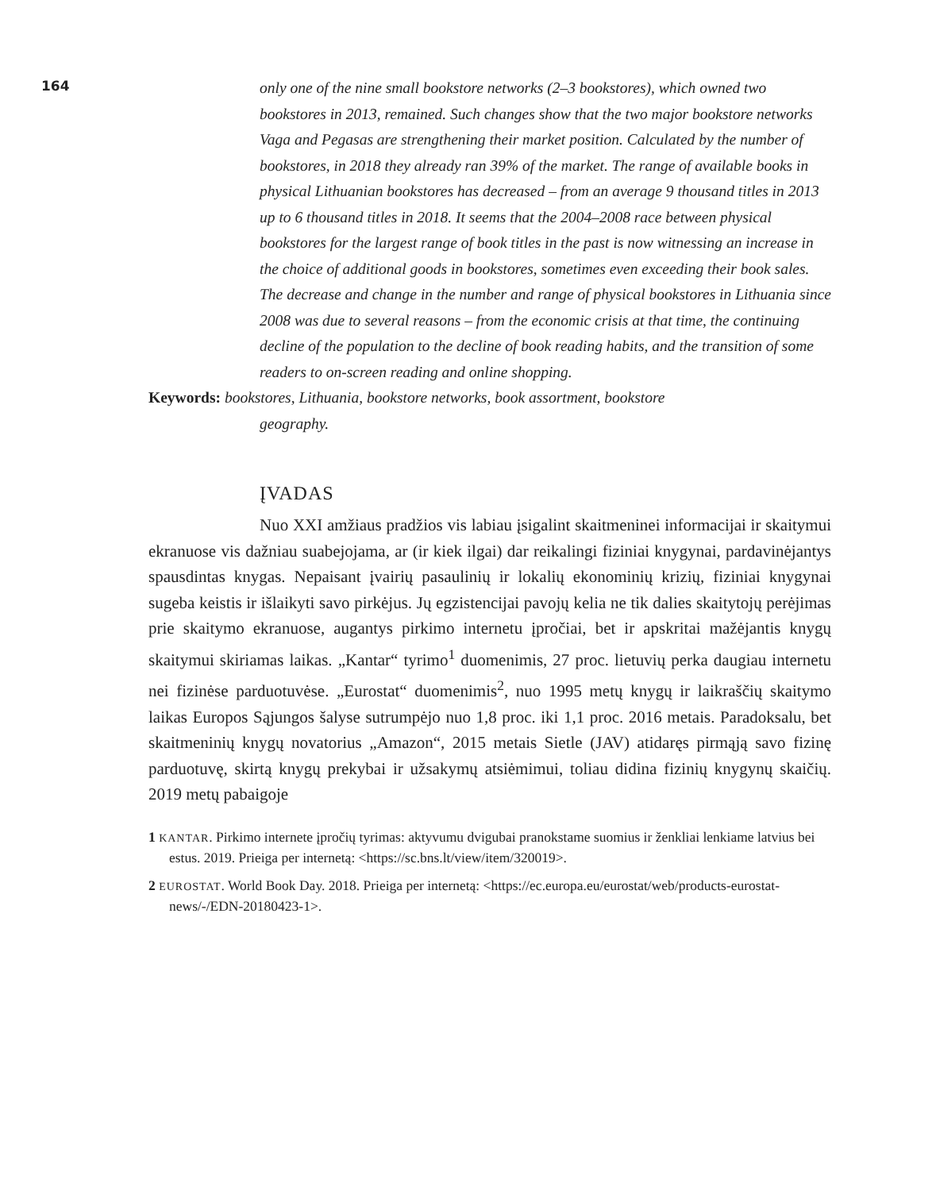164
only one of the nine small bookstore networks (2–3 bookstores), which owned two bookstores in 2013, remained. Such changes show that the two major bookstore networks Vaga and Pegasas are strengthening their market position. Calculated by the number of bookstores, in 2018 they already ran 39% of the market. The range of available books in physical Lithuanian bookstores has decreased – from an average 9 thousand titles in 2013 up to 6 thousand titles in 2018. It seems that the 2004–2008 race between physical bookstores for the largest range of book titles in the past is now witnessing an increase in the choice of additional goods in bookstores, sometimes even exceeding their book sales. The decrease and change in the number and range of physical bookstores in Lithuania since 2008 was due to several reasons – from the economic crisis at that time, the continuing decline of the population to the decline of book reading habits, and the transition of some readers to on-screen reading and online shopping.
Keywords: bookstores, Lithuania, bookstore networks, book assortment, bookstore
geography.
ĮVADAS
Nuo XXI amžiaus pradžios vis labiau įsigalint skaitmeninei informacijai ir skaitymui ekranuose vis dažniau suabejojama, ar (ir kiek ilgai) dar reikalingi fiziniai knygynai, pardavinėjantys spausdintas knygas. Nepaisant įvairių pasaulinių ir lokalių ekonominių krizių, fiziniai knygynai sugeba keistis ir išlaikyti savo pirkėjus. Jų egzistencijai pavojų kelia ne tik dalies skaitytojų perėjimas prie skaitymo ekranuose, augantys pirkimo internetu įpročiai, bet ir apskritai mažėjantis knygų skaitymui skiriamas laikas. „Kantar“ tyrimo<sup>1</sup> duomenimis, 27 proc. lietuvių perka daugiau internetu nei fizinėse parduotuvėse. „Eurostat“ duomenimis<sup>2</sup>, nuo 1995 metų knygų ir laikraščių skaitymo laikas Europos Sąjungos šalyse sutrumpėjo nuo 1,8 proc. iki 1,1 proc. 2016 metais. Paradoksalu, bet skaitmeninių knygų novatorius „Amazon“, 2015 metais Sietle (JAV) atidaręs pirmąją savo fizinę parduotuvę, skirtą knygų prekybai ir užsakymų atsiėmimui, toliau didina fizinių knygynų skaičių. 2019 metų pabaigoje
1 KANTAR. Pirkimo internete įpročių tyrimas: aktyvumu dvigubai pranokstame suomius ir ženkliai lenkiame latvius bei estus. 2019. Prieiga per internetą: <https://sc.bns.lt/view/item/320019>.
2 EUROSTAT. World Book Day. 2018. Prieiga per internetą: <https://ec.europa.eu/eurostat/web/products-eurostat-news/-/EDN-20180423-1>.